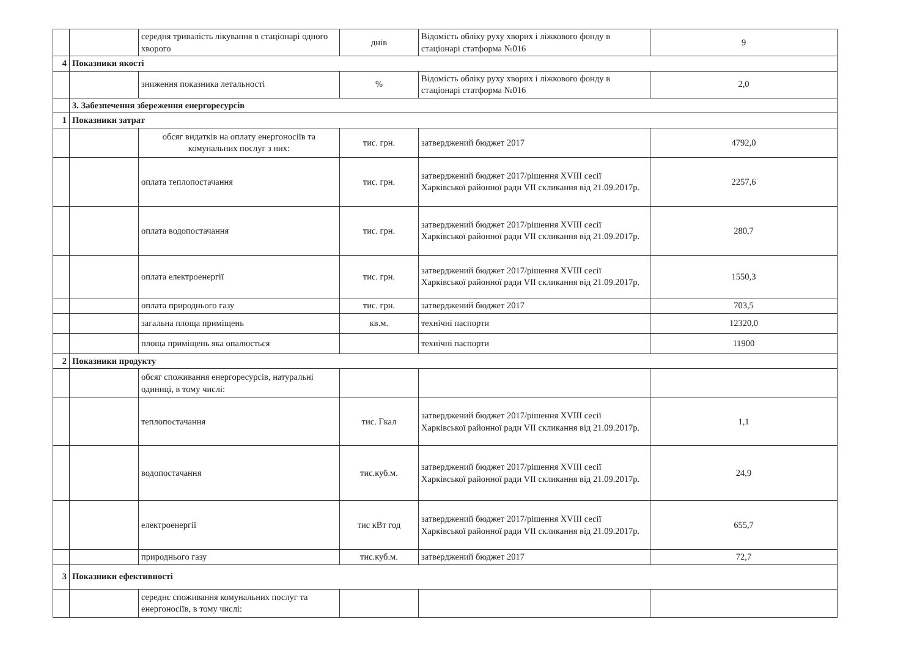| | | середня тривалість лікування в стаціонарі одного хворого | днів | Відомість обліку руху хворих і ліжкового фонду в стаціонарі статформа №016 | 9 |
| 4 | Показники якості | | | | |
| | | зниження показника летальності | % | Відомість обліку руху хворих і ліжкового фонду в стаціонарі статформа №016 | 2,0 |
| | 3. Забезпечення збереження енергоресурсів | | | | |
| 1 | Показники затрат | | | | |
| | | обсяг видатків на оплату енергоносіїв та комунальних послуг з них: | тис. грн. | затверджений бюджет 2017 | 4792,0 |
| | | оплата теплопостачання | тис. грн. | затверджений бюджет 2017/рішення XVIII сесії Харківської районної ради VII скликання від 21.09.2017р. | 2257,6 |
| | | оплата водопостачання | тис. грн. | затверджений бюджет 2017/рішення XVIII сесії Харківської районної ради VII скликання від 21.09.2017р. | 280,7 |
| | | оплата електроенергії | тис. грн. | затверджений бюджет 2017/рішення XVIII сесії Харківської районної ради VII скликання від 21.09.2017р. | 1550,3 |
| | | оплата природнього газу | тис. грн. | затверджений бюджет 2017 | 703,5 |
| | | загальна площа приміщень | кв.м. | технічні паспорти | 12320,0 |
| | | площа приміщень яка опалюється | | технічні паспорти | 11900 |
| 2 | Показники продукту | | | | |
| | | обсяг споживання енергоресурсів, натуральні одиниці, в тому числі: | | | |
| | | теплопостачання | тис. Гкал | затверджений бюджет 2017/рішення XVIII сесії Харківської районної ради VII скликання від 21.09.2017р. | 1,1 |
| | | водопостачання | тис.куб.м. | затверджений бюджет 2017/рішення XVIII сесії Харківської районної ради VII скликання від 21.09.2017р. | 24,9 |
| | | електроенергії | тис кВт год | затверджений бюджет 2017/рішення XVIII сесії Харківської районної ради VII скликання від 21.09.2017р. | 655,7 |
| | | природнього газу | тис.куб.м. | затверджений бюджет 2017 | 72,7 |
| 3 | Показники ефективності | | | | |
| | | середнє споживання комунальних послуг та енергоносіїв, в тому числі: | | | |